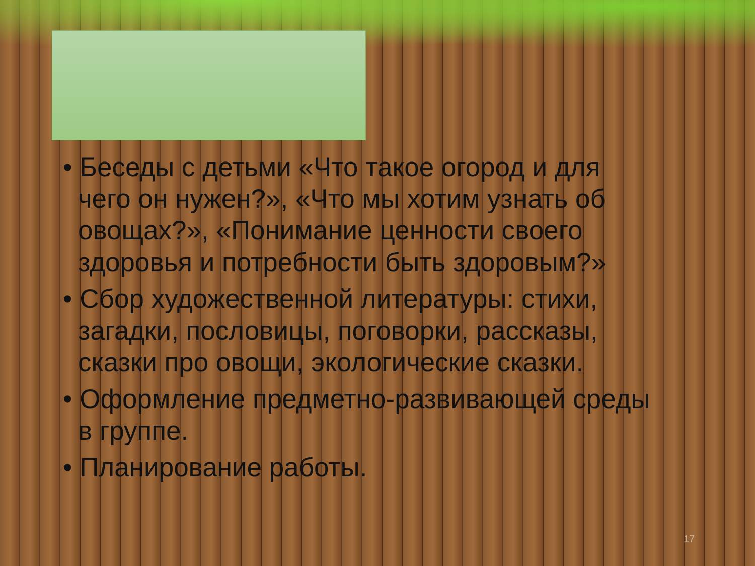• Беседы с детьми «Что такое огород и для чего он нужен?», «Что мы хотим узнать об овощах?», «Понимание ценности своего здоровья и потребности быть здоровым?»
• Сбор художественной литературы: стихи, загадки, пословицы, поговорки, рассказы, сказки про овощи, экологические сказки.
• Оформление предметно-развивающей среды в группе.
• Планирование работы.
17